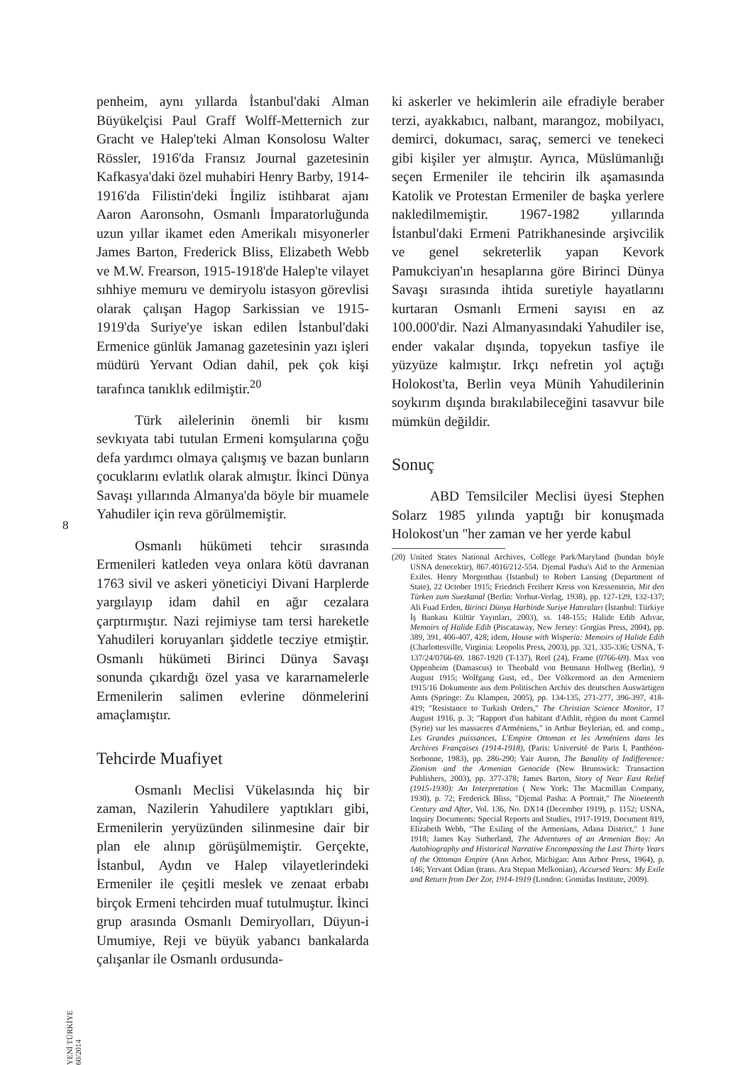8
YENİ TÜRKİYE 60/2014
penheim, aynı yıllarda İstanbul'daki Alman Büyükelçisi Paul Graff Wolff-Metternich zur Gracht ve Halep'teki Alman Konsolosu Walter Rössler, 1916'da Fransız Journal gazetesinin Kafkasya'daki özel muhabiri Henry Barby, 1914-1916'da Filistin'deki İngiliz istihbarat ajanı Aaron Aaronsohn, Osmanlı İmparatorluğunda uzun yıllar ikamet eden Amerikalı misyonerler James Barton, Frederick Bliss, Elizabeth Webb ve M.W. Frearson, 1915-1918'de Halep'te vilayet sıhhiye memuru ve demiryolu istasyon görevlisi olarak çalışan Hagop Sarkissian ve 1915-1919'da Suriye'ye iskan edilen İstanbul'daki Ermenice günlük Jamanag gazetesinin yazı işleri müdürü Yervant Odian dahil, pek çok kişi tarafınca tanıklık edilmiştir.<sup>20</sup>
Türk ailelerinin önemli bir kısmı sevkıyata tabi tutulan Ermeni komşularına çoğu defa yardımcı olmaya çalışmış ve bazan bunların çocuklarını evlatlık olarak almıştır. İkinci Dünya Savaşı yıllarında Almanya'da böyle bir muamele Yahudiler için reva görülmemiştir.
Osmanlı hükümeti tehcir sırasında Ermenileri katleden veya onlara kötü davranan 1763 sivil ve askeri yöneticiyi Divani Harplerde yargılayıp idam dahil en ağır cezalara çarptırmıştır. Nazi rejimiyse tam tersi hareketle Yahudileri koruyanları şiddetle tecziye etmiştir. Osmanlı hükümeti Birinci Dünya Savaşı sonunda çıkardığı özel yasa ve kararnamelerle Ermenilerin salimen evlerine dönmelerini amaçlamıştır.
Tehcirde Muafiyet
Osmanlı Meclisi Vükelasında hiç bir zaman, Nazilerin Yahudilere yaptıkları gibi, Ermenilerin yeryüzünden silinmesine dair bir plan ele alınıp görüşülmemiştir. Gerçekte, İstanbul, Aydın ve Halep vilayetlerindeki Ermeniler ile çeşitli meslek ve zenaat erbabı birçok Ermeni tehcirden muaf tutulmuştur. İkinci grup arasında Osmanlı Demiryolları, Düyun-i Umumiye, Reji ve büyük yabancı bankalarda çalışanlar ile Osmanlı ordusunda-
ki askerler ve hekimlerin aile efradiyle beraber terzi, ayakkabıcı, nalbant, marangoz, mobilyacı, demirci, dokumacı, saraç, semerci ve tenekeci gibi kişiler yer almıştır. Ayrıca, Müslümanlığı seçen Ermeniler ile tehcirin ilk aşamasında Katolik ve Protestan Ermeniler de başka yerlere nakledilmemiştir. 1967-1982 yıllarında İstanbul'daki Ermeni Patrikhanesinde arşivcilik ve genel sekreterlik yapan Kevork Pamukciyan'ın hesaplarına göre Birinci Dünya Savaşı sırasında ihtida suretiyle hayatlarını kurtaran Osmanlı Ermeni sayısı en az 100.000'dir. Nazi Almanyasındaki Yahudiler ise, ender vakalar dışında, topyekun tasfiye ile yüzyüze kalmıştır. Irkçı nefretin yol açtığı Holokost'ta, Berlin veya Münih Yahudilerinin soykırım dışında bırakılabileceğini tasavvur bile mümkün değildir.
Sonuç
ABD Temsilciler Meclisi üyesi Stephen Solarz 1985 yılında yaptığı bir konuşmada Holokost'un "her zaman ve her yerde kabul
(20) United States National Archives, College Park/Maryland (bundan böyle USNA denecektir), 867.4016/212-554. Djemal Pasha's Aid to the Armenian Exiles. Henry Morgenthau (Istanbul) to Robert Lansing (Department of State), 22 October 1915; Friedrich Freiherr Kress von Kressenstein, Mit den Türken zum Suezkanal (Berlin: Vorhut-Verlag, 1938), pp. 127-129, 132-137; Ali Fuad Erden, Birinci Dünya Harbinde Suriye Hatıraları (İstanbul: Türkiye İş Bankası Kültür Yayınları, 2003), ss. 148-155; Halide Edib Adıvar, Memoirs of Halide Edib (Piscataway, New Jersey: Gorgias Press, 2004), pp. 389, 391, 406-407, 428; idem, House with Wisperia: Memoirs of Halide Edib (Charlottesville, Virginia: Leopolis Press, 2003), pp. 321, 335-336; USNA, T-137/24/0766-69. 1867-1920 (T-137), Reel (24), Frame (0766-69). Max von Oppenheim (Damascus) to Theobald von Betmann Hollweg (Berlin), 9 August 1915; Wolfgang Gust, ed., Der Völkermord an den Armeniern 1915/16 Dokumente aus dem Politischen Archiv des deutschen Auswärtigen Amts (Springe: Zu Klampen, 2005), pp. 134-135, 271-277, 396-397, 418-419; "Resistance to Turkish Orders," The Christian Science Monitor, 17 August 1916, p. 3; "Rapport d'un habitant d'Athlit, région du mont Carmel (Syrie) sur les massacres d'Arméniens," in Arthur Beylerian, ed. and comp., Les Grandes puissances, L'Empire Ottoman et les Arméniens dans les Archives Françaises (1914-1918), (Paris: Université de Paris I, Panthéon-Sorbonne, 1983), pp. 286-290; Yair Auron, The Banality of Indifference: Zionism and the Armenian Genocide (New Brunswick: Transaction Publishers, 2003), pp. 377-378; James Barton, Story of Near East Relief (1915-1930): An Interpretation ( New York: The Macmillan Company, 1930), p. 72; Frederick Bliss, "Djemal Pasha: A Portrait," The Nineteenth Century and After, Vol. 136, No. DX14 (December 1919), p. 1152; USNA, Inquiry Documents: Special Reports and Studies, 1917-1919, Document 819, Elizabeth Webb, "The Exiling of the Armenians, Adana District," 1 June 1918; James Kay Sutherland, The Adventures of an Armenian Boy: An Autobiography and Historical Narrative Encompassing the Last Thirty Years of the Ottoman Empire (Ann Arbor, Michigan: Ann Arbor Press, 1964), p. 146; Yervant Odian (trans. Ara Stepan Melkonian), Accursed Years: My Exile and Return from Der Zor, 1914-1919 (London: Gomidas Institute, 2009).